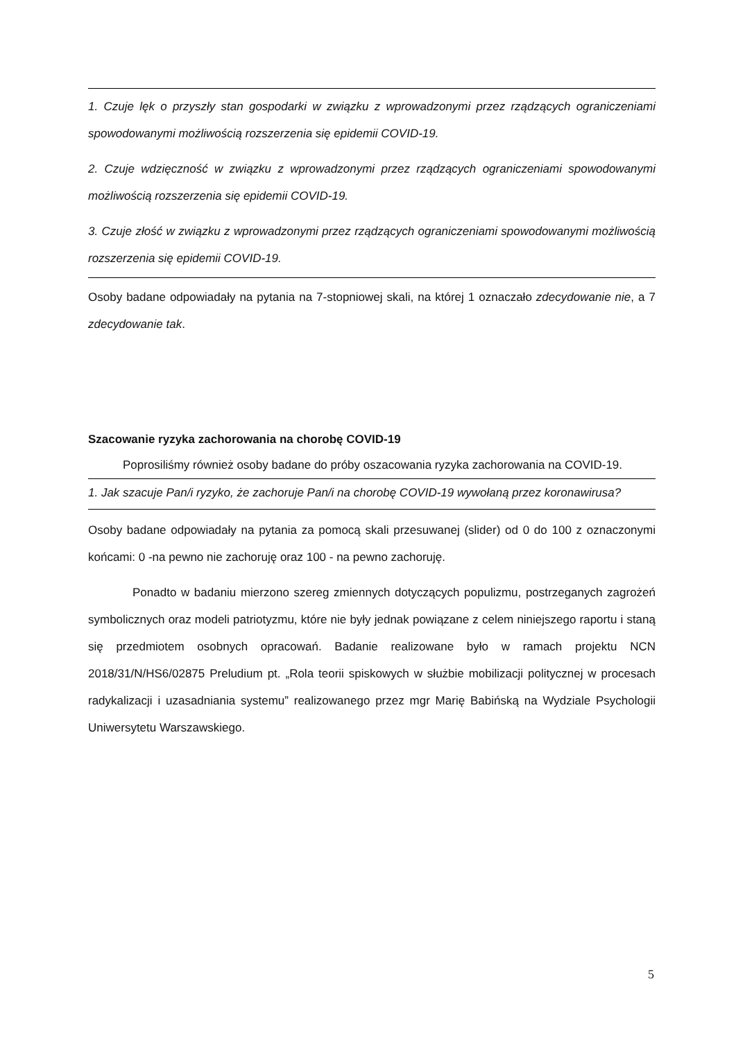1. Czuje lęk o przyszły stan gospodarki w związku z wprowadzonymi przez rządzących ograniczeniami spowodowanymi możliwością rozszerzenia się epidemii COVID-19.
2. Czuje wdzięczność w związku z wprowadzonymi przez rządzących ograniczeniami spowodowanymi możliwością rozszerzenia się epidemii COVID-19.
3. Czuje złość w związku z wprowadzonymi przez rządzących ograniczeniami spowodowanymi możliwością rozszerzenia się epidemii COVID-19.
Osoby badane odpowiadały na pytania na 7-stopniowej skali, na której 1 oznaczało zdecydowanie nie, a 7 zdecydowanie tak.
Szacowanie ryzyka zachorowania na chorobę COVID-19
Poprosiliśmy również osoby badane do próby oszacowania ryzyka zachorowania na COVID-19.
1. Jak szacuje Pan/i ryzyko, że zachoruje Pan/i na chorobę COVID-19 wywołaną przez koronawirusa?
Osoby badane odpowiadały na pytania za pomocą skali przesuwanej (slider) od 0 do 100 z oznaczonymi końcami: 0 -na pewno nie zachoruję oraz 100 - na pewno zachoruję.
Ponadto w badaniu mierzono szereg zmiennych dotyczących populizmu, postrzeganych zagrożeń symbolicznych oraz modeli patriotyzmu, które nie były jednak powiązane z celem niniejszego raportu i staną się przedmiotem osobnych opracowań. Badanie realizowane było w ramach projektu NCN 2018/31/N/HS6/02875 Preludium pt. „Rola teorii spiskowych w służbie mobilizacji politycznej w procesach radykalizacji i uzasadniania systemu” realizowanego przez mgr Marię Babińską na Wydziale Psychologii Uniwersytetu Warszawskiego.
5